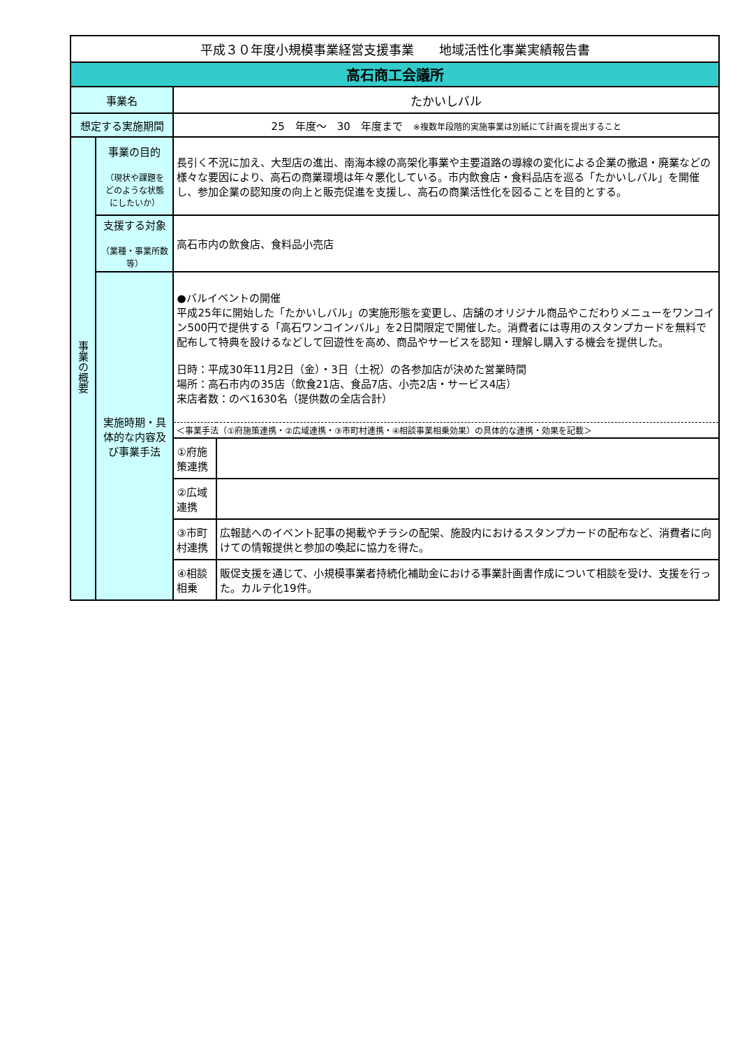| 平成３０年度小規模事業経営支援事業 地域活性化事業実績報告書 | | | |
| 高石商工会議所 | | | |
| 事業名 | | たかいしバル | |
| 想定する実施期間 | | 25 年度～ 30 年度まで ※複数年段階的実施事業は別紙にて計画を提出すること | |
| 事業の概要 | 事業の目的 （現状や課題を どのような状態 にしたいか） | 長引く不況に加え、大型店の進出、南海本線の高架化事業や主要道路の導線の変化による企業の撤退・廃業などの様々な要因により、高石の商業環境は年々悪化している。市内飲食店・食料品店を巡る「たかいしバル」を開催し、参加企業の認知度の向上と販売促進を支援し、高石の商業活性化を図ることを目的とする。 | |
| | 支援する対象 （業種・事業所数等） | 高石市内の飲食店、食料品小売店 | |
| | 実施時期・具体的な内容及び事業手法 | ●バルイベントの開催 平成25年に開始した「たかいしバル」の実施形態を変更し、店舗のオリジナル商品やこだわりメニューをワンコイン500円で提供する「高石ワンコインバル」を2日間限定で開催した。消費者には専用のスタンプカードを無料で配布して特典を設けるなどして回遊性を高め、商品やサービスを認知・理解し購入する機会を提供した。 日時：平成30年11月2日（金）・3日（土祝）の各参加店が決めた営業時間 場所：高石市内の35店（飲食21店、食品7店、小売2店・サービス4店） 来店者数：のべ1630名（提供数の全店合計） | |
| | | ＜事業手法（①府施策連携・②広域連携・③市町村連携・④相談事業相乗効果）の具体的な連携・効果を記載＞ | |
| | | ①府施策連携 | |
| | | ②広域連携 | |
| | | ③市町村連携 | 広報誌へのイベント記事の掲載やチラシの配架、施設内におけるスタンプカードの配布など、消費者に向けての情報提供と参加の喚起に協力を得た。 |
| | | ④相談相乗 | 販促支援を通じて、小規模事業者持続化補助金における事業計画書作成について相談を受け、支援を行った。カルテ化19件。 |